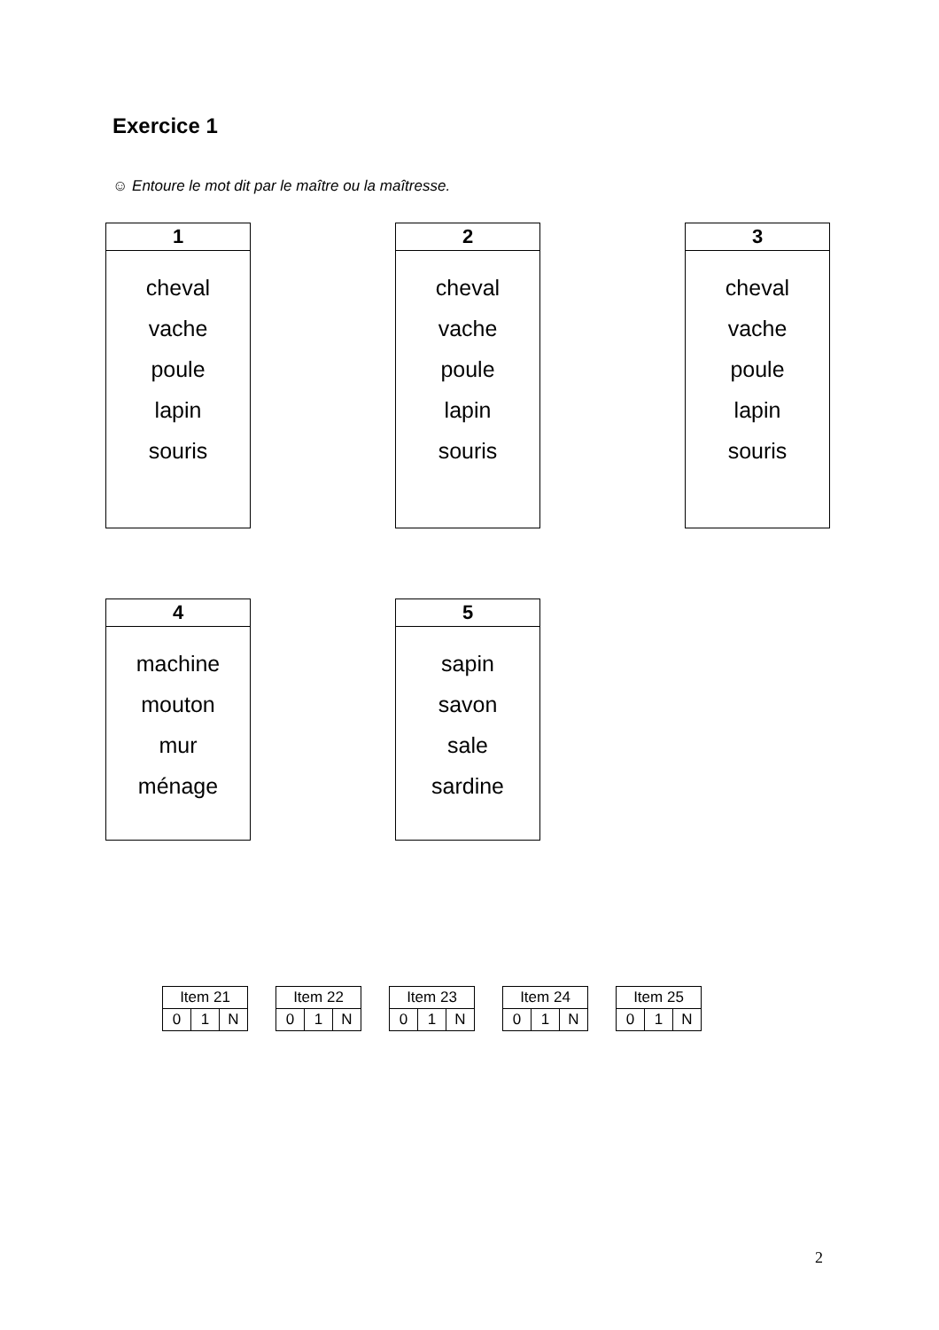Exercice 1
☺ Entoure le mot dit par le maître ou la maîtresse.
| 1 |
| --- |
| cheval vache poule lapin souris |
| 2 |
| --- |
| cheval vache poule lapin souris |
| 3 |
| --- |
| cheval vache poule lapin souris |
| 4 |
| --- |
| machine mouton mur ménage |
| 5 |
| --- |
| sapin savon sale sardine |
| Item 21 | | |
| 0 | 1 | N |
| Item 22 | | |
| 0 | 1 | N |
| Item 23 | | |
| 0 | 1 | N |
| Item 24 | | |
| 0 | 1 | N |
| Item 25 | | |
| 0 | 1 | N |
2